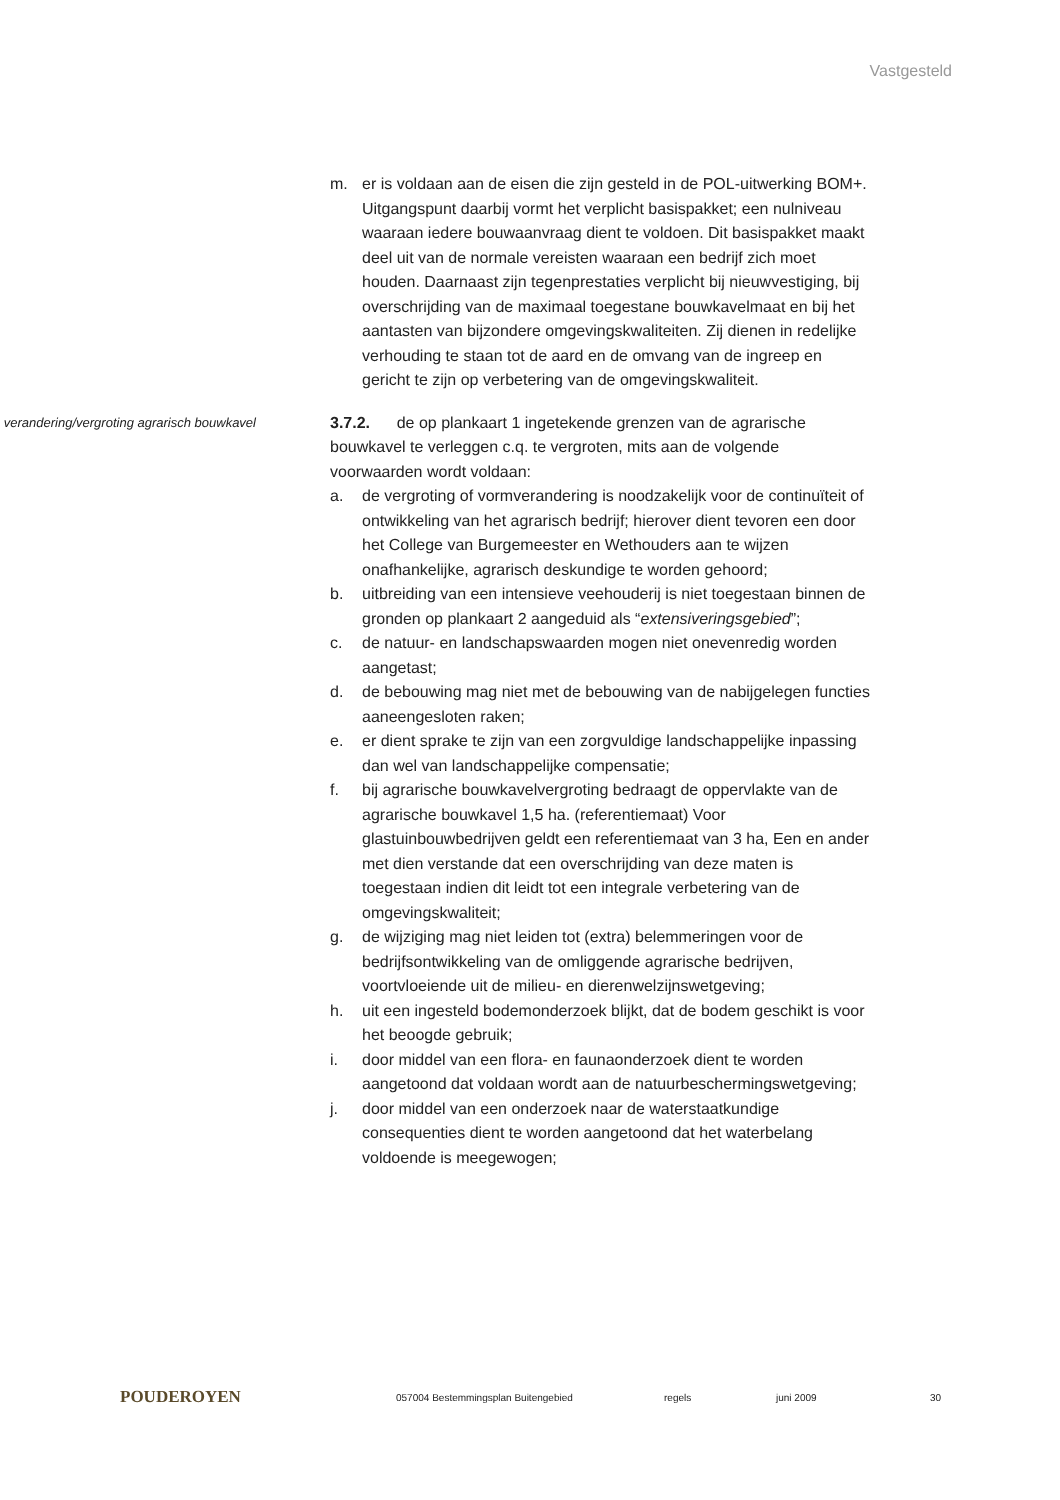Vastgesteld
m. er is voldaan aan de eisen die zijn gesteld in de POL-uitwerking BOM+. Uitgangspunt daarbij vormt het verplicht basispakket; een nulniveau waaraan iedere bouwaanvraag dient te voldoen. Dit basispakket maakt deel uit van de normale vereisten waaraan een bedrijf zich moet houden. Daarnaast zijn tegenprestaties verplicht bij nieuwvestiging, bij overschrijding van de maximaal toegestane bouwkavelmaat en bij het aantasten van bijzondere omgevingskwaliteiten. Zij dienen in redelijke verhouding te staan tot de aard en de omvang van de ingreep en gericht te zijn op verbetering van de omgevingskwaliteit.
verandering/vergroting agrarisch bouwkavel
3.7.2. de op plankaart 1 ingetekende grenzen van de agrarische bouwkavel te verleggen c.q. te vergroten, mits aan de volgende voorwaarden wordt voldaan:
a. de vergroting of vormverandering is noodzakelijk voor de continuïteit of ontwikkeling van het agrarisch bedrijf; hierover dient tevoren een door het College van Burgemeester en Wethouders aan te wijzen onafhankelijke, agrarisch deskundige te worden gehoord;
b. uitbreiding van een intensieve veehouderij is niet toegestaan binnen de gronden op plankaart 2 aangeduid als “extensiveringsgebied”;
c. de natuur- en landschapswaarden mogen niet onevenredig worden aangetast;
d. de bebouwing mag niet met de bebouwing van de nabijgelegen functies aaneengesloten raken;
e. er dient sprake te zijn van een zorgvuldige landschappelijke inpassing dan wel van landschappelijke compensatie;
f. bij agrarische bouwkavelvergroting bedraagt de oppervlakte van de agrarische bouwkavel 1,5 ha. (referentiemaat) Voor glastuinbouwbedrijven geldt een referentiemaat van 3 ha, Een en ander met dien verstande dat een overschrijding van deze maten is toegestaan indien dit leidt tot een integrale verbetering van de omgevingskwaliteit;
g. de wijziging mag niet leiden tot (extra) belemmeringen voor de bedrijfsontwikkeling van de omliggende agrarische bedrijven, voortvloeiende uit de milieu- en dierenwelzijnswetgeving;
h. uit een ingesteld bodemonderzoek blijkt, dat de bodem geschikt is voor het beoogde gebruik;
i. door middel van een flora- en faunaonderzoek dient te worden aangetoond dat voldaan wordt aan de natuurbeschermingswetgeving;
j. door middel van een onderzoek naar de waterstaatkundige consequenties dient te worden aangetoond dat het waterbelang voldoende is meegewogen;
POUDEROYEN
057004 Bestemmingsplan Buitengebied regels juni 2009 30